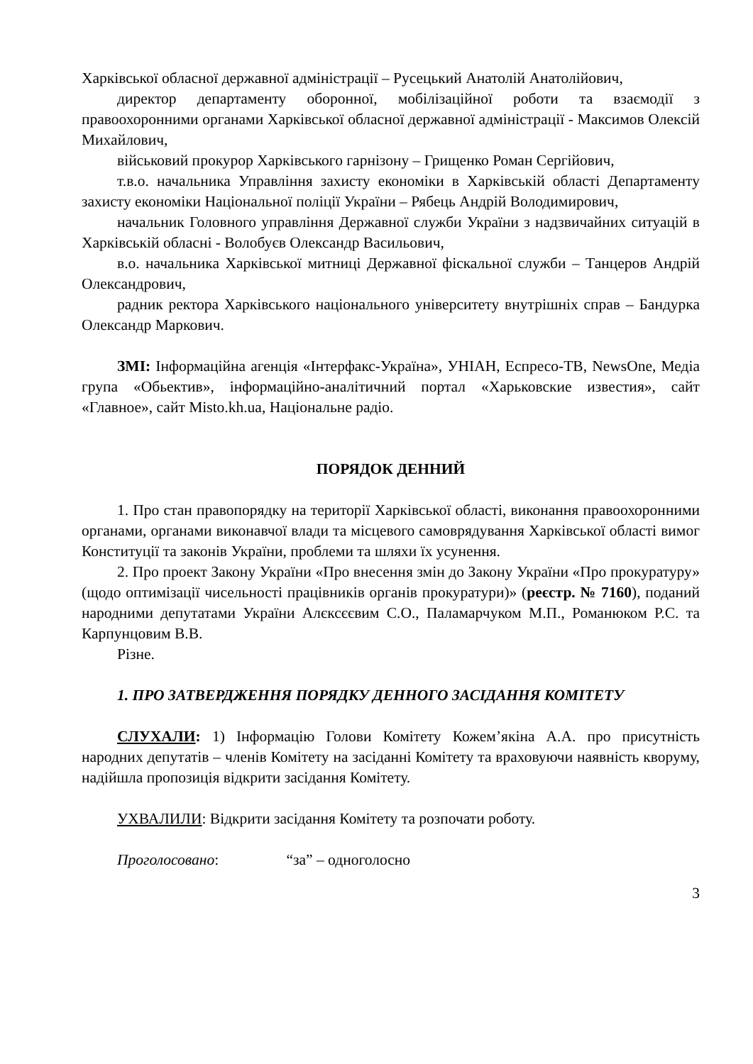Харківської обласної державної адміністрації – Русецький Анатолій Анатолійович,
директор департаменту оборонної, мобілізаційної роботи та взаємодії з правоохоронними органами Харківської обласної державної адміністрації - Максимов Олексій Михайлович,
військовий прокурор Харківського гарнізону – Грищенко Роман Сергійович,
т.в.о. начальника Управління захисту економіки в Харківській області Департаменту захисту економіки Національної поліції України – Рябець Андрій Володимирович,
начальник Головного управління Державної служби України з надзвичайних ситуацій в Харківській обласні - Волобуєв Олександр Васильович,
в.о. начальника Харківської митниці Державної фіскальної служби – Танцеров Андрій Олександрович,
радник ректора Харківського національного університету внутрішніх справ – Бандурка Олександр Маркович.
ЗМІ: Інформаційна агенція «Інтерфакс-Україна», УНІАН, Еспресо-ТВ, NewsOne, Медіа група «Обьектив», інформаційно-аналітичний портал «Харьковские известия», сайт «Главное», сайт Misto.kh.ua, Національне радіо.
ПОРЯДОК ДЕННИЙ
1. Про стан правопорядку на території Харківської області, виконання правоохоронними органами, органами виконавчої влади та місцевого самоврядування Харківської області вимог Конституції та законів України, проблеми та шляхи їх усунення.
2. Про проект Закону України «Про внесення змін до Закону України «Про прокуратуру» (щодо оптимізації чисельності працівників органів прокуратури)» (реєстр. № 7160), поданий народними депутатами України Алєксєєвим С.О., Паламарчуком М.П., Романюком Р.С. та Карпунцовим В.В.
Різне.
1. ПРО ЗАТВЕРДЖЕННЯ ПОРЯДКУ ДЕННОГО ЗАСІДАННЯ КОМІТЕТУ
СЛУХАЛИ: 1) Інформацію Голови Комітету Кожем’якіна А.А. про присутність народних депутатів – членів Комітету на засіданні Комітету та враховуючи наявність кворуму, надійшла пропозиція відкрити засідання Комітету.
УХВАЛИЛИ: Відкрити засідання Комітету та розпочати роботу.
Проголосовано: “за” – одноголосно
3